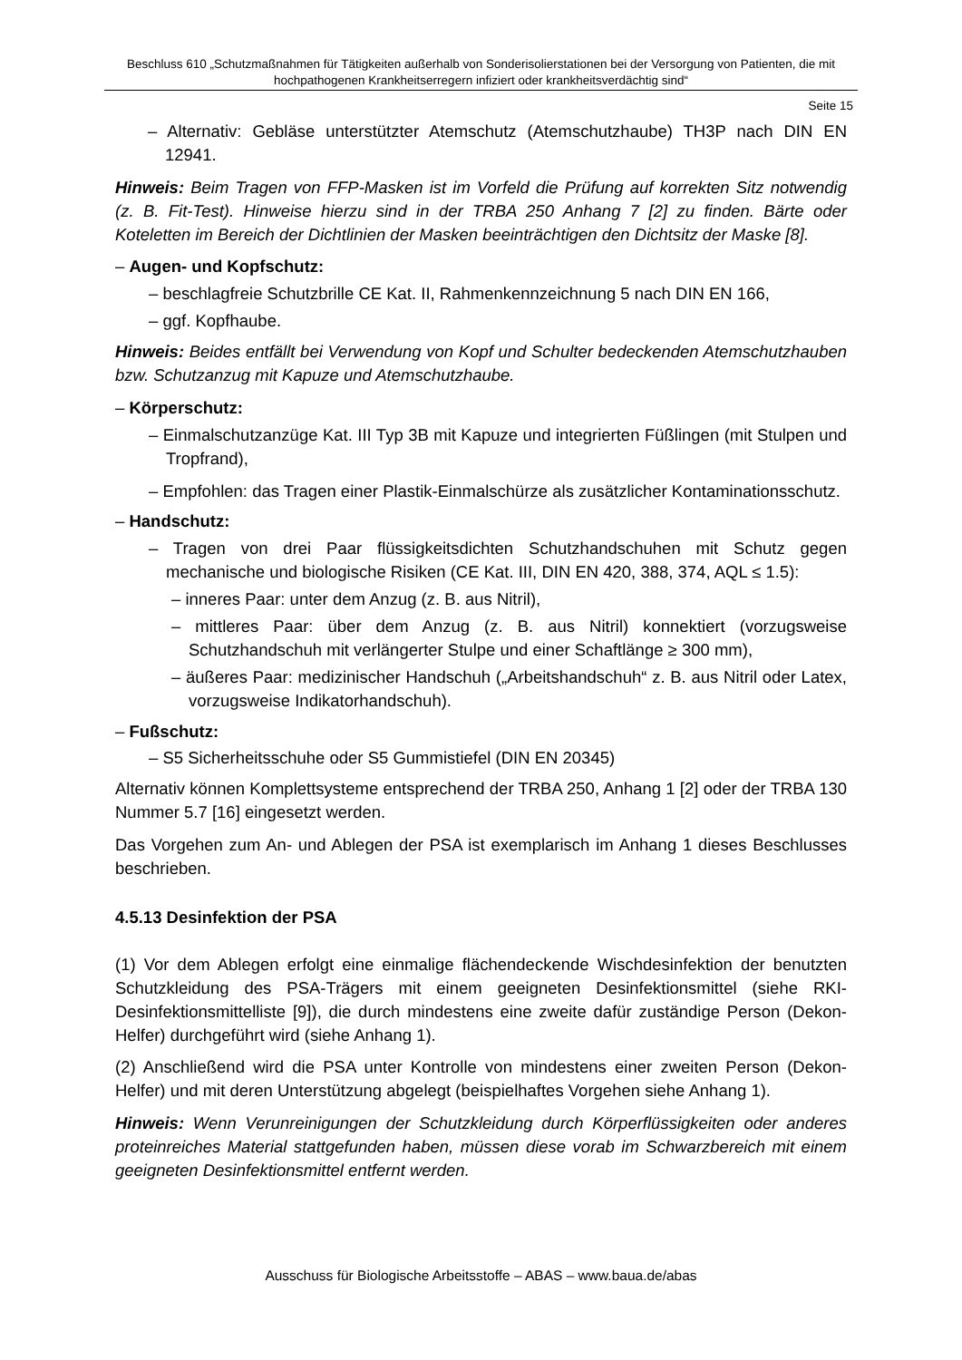Beschluss 610 „Schutzmaßnahmen für Tätigkeiten außerhalb von Sonderisolierstationen bei der Versorgung von Patienten, die mit hochpathogenen Krankheitserregern infiziert oder krankheitsverdächtig sind“
Seite 15
– Alternativ: Gebläse unterstützter Atemschutz (Atemschutzhaube) TH3P nach DIN EN 12941.
Hinweis: Beim Tragen von FFP-Masken ist im Vorfeld die Prüfung auf korrekten Sitz notwendig (z. B. Fit-Test). Hinweise hierzu sind in der TRBA 250 Anhang 7 [2] zu finden. Bärte oder Koteletten im Bereich der Dichtlinien der Masken beeinträchtigen den Dichtsitz der Maske [8].
– Augen- und Kopfschutz:
– beschlagfreie Schutzbrille CE Kat. II, Rahmenkennzeichnung 5 nach DIN EN 166,
– ggf. Kopfhaube.
Hinweis: Beides entfällt bei Verwendung von Kopf und Schulter bedeckenden Atemschutzhauben bzw. Schutzanzug mit Kapuze und Atemschutzhaube.
– Körperschutz:
– Einmalschutzanzüge Kat. III Typ 3B mit Kapuze und integrierten Füßlingen (mit Stulpen und Tropfrand),
– Empfohlen: das Tragen einer Plastik-Einmalschürze als zusätzlicher Kontaminationsschutz.
– Handschutz:
– Tragen von drei Paar flüssigkeitsdichten Schutzhandschuhen mit Schutz gegen mechanische und biologische Risiken (CE Kat. III, DIN EN 420, 388, 374, AQL ≤ 1.5):
– inneres Paar: unter dem Anzug (z. B. aus Nitril),
– mittleres Paar: über dem Anzug (z. B. aus Nitril) konnektiert (vorzugsweise Schutzhandschuh mit verlängerter Stulpe und einer Schaftlänge ≥ 300 mm),
– äußeres Paar: medizinischer Handschuh („Arbeitshandschuh“ z. B. aus Nitril oder Latex, vorzugsweise Indikatorhandschuh).
– Fußschutz:
– S5 Sicherheitsschuhe oder S5 Gummistiefel (DIN EN 20345)
Alternativ können Komplettsysteme entsprechend der TRBA 250, Anhang 1 [2] oder der TRBA 130 Nummer 5.7 [16] eingesetzt werden.
Das Vorgehen zum An- und Ablegen der PSA ist exemplarisch im Anhang 1 dieses Beschlusses beschrieben.
4.5.13 Desinfektion der PSA
(1) Vor dem Ablegen erfolgt eine einmalige flächendeckende Wischdesinfektion der benutzten Schutzkleidung des PSA-Trägers mit einem geeigneten Desinfektionsmittel (siehe RKI-Desinfektionsmittelliste [9]), die durch mindestens eine zweite dafür zuständige Person (Dekon-Helfer) durchgeführt wird (siehe Anhang 1).
(2) Anschließend wird die PSA unter Kontrolle von mindestens einer zweiten Person (Dekon-Helfer) und mit deren Unterstützung abgelegt (beispielhaftes Vorgehen siehe Anhang 1).
Hinweis: Wenn Verunreinigungen der Schutzkleidung durch Körperflüssigkeiten oder anderes proteinreiches Material stattgefunden haben, müssen diese vorab im Schwarzbereich mit einem geeigneten Desinfektionsmittel entfernt werden.
Ausschuss für Biologische Arbeitsstoffe – ABAS – www.baua.de/abas